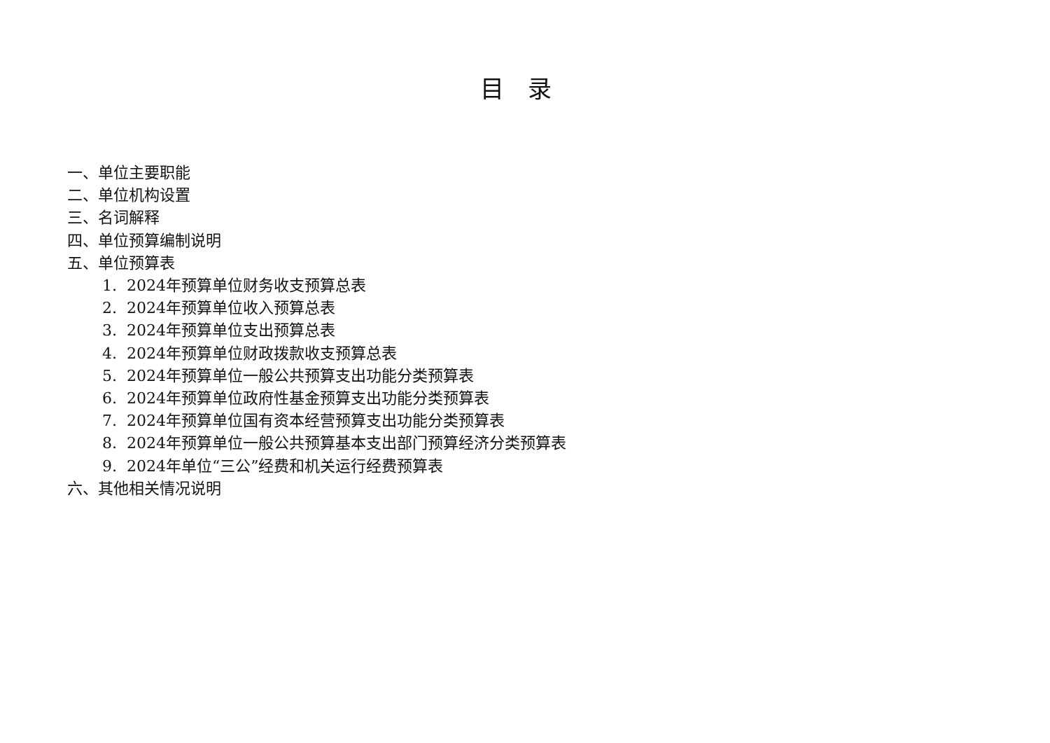目录
一、单位主要职能
二、单位机构设置
三、名词解释
四、单位预算编制说明
五、单位预算表
1. 2024年预算单位财务收支预算总表
2. 2024年预算单位收入预算总表
3. 2024年预算单位支出预算总表
4. 2024年预算单位财政拨款收支预算总表
5. 2024年预算单位一般公共预算支出功能分类预算表
6. 2024年预算单位政府性基金预算支出功能分类预算表
7. 2024年预算单位国有资本经营预算支出功能分类预算表
8. 2024年预算单位一般公共预算基本支出部门预算经济分类预算表
9. 2024年单位“三公”经费和机关运行经费预算表
六、其他相关情况说明